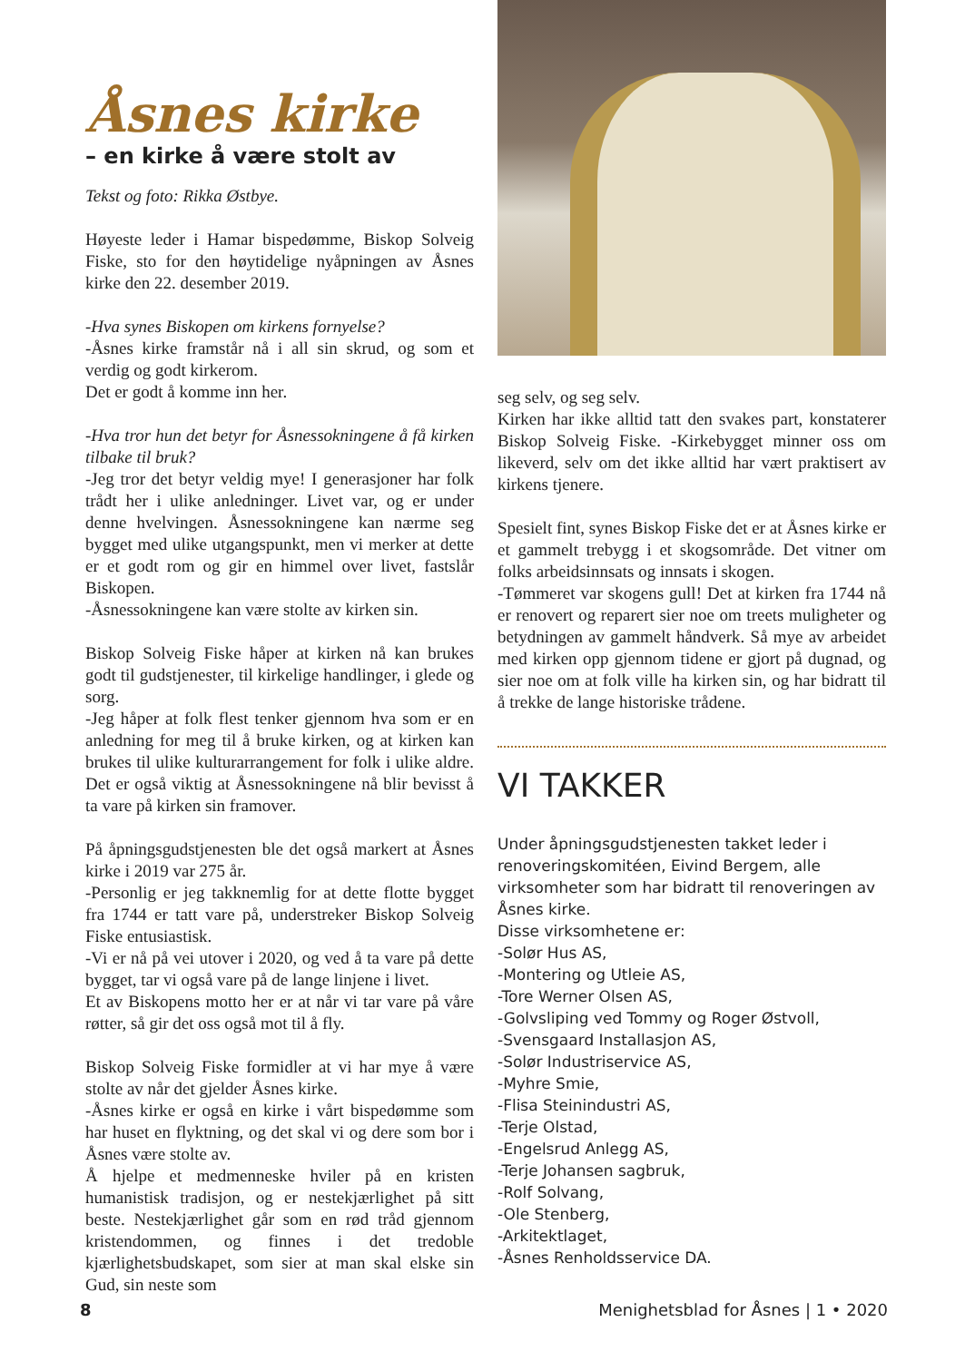Åsnes kirke
– en kirke å være stolt av
Tekst og foto: Rikka Østbye.
Høyeste leder i Hamar bispedømme, Biskop Solveig Fiske, sto for den høytidelige nyåpningen av Åsnes kirke den 22. desember 2019.
-Hva synes Biskopen om kirkens fornyelse?
-Åsnes kirke framstår nå i all sin skrud, og som et verdig og godt kirkerom.
Det er godt å komme inn her.
-Hva tror hun det betyr for Åsnessokningene å få kirken tilbake til bruk?
-Jeg tror det betyr veldig mye! I generasjoner har folk trådt her i ulike anledninger. Livet var, og er under denne hvelvingen. Åsnessokningene kan nærme seg bygget med ulike utgangspunkt, men vi merker at dette er et godt rom og gir en himmel over livet, fastslår Biskopen.
-Åsnessokningene kan være stolte av kirken sin.
Biskop Solveig Fiske håper at kirken nå kan brukes godt til gudstjenester, til kirkelige handlinger, i glede og sorg.
-Jeg håper at folk flest tenker gjennom hva som er en anledning for meg til å bruke kirken, og at kirken kan brukes til ulike kulturarrangement for folk i ulike aldre. Det er også viktig at Åsnessokningene nå blir bevisst å ta vare på kirken sin framover.
På åpningsgudstjenesten ble det også markert at Åsnes kirke i 2019 var 275 år.
-Personlig er jeg takknemlig for at dette flotte bygget fra 1744 er tatt vare på, understreker Biskop Solveig Fiske entusiastisk.
-Vi er nå på vei utover i 2020, og ved å ta vare på dette bygget, tar vi også vare på de lange linjene i livet.
Et av Biskopens motto her er at når vi tar vare på våre røtter, så gir det oss også mot til å fly.
Biskop Solveig Fiske formidler at vi har mye å være stolte av når det gjelder Åsnes kirke.
-Åsnes kirke er også en kirke i vårt bispedømme som har huset en flyktning, og det skal vi og dere som bor i Åsnes være stolte av.
Å hjelpe et medmenneske hviler på en kristen humanistisk tradisjon, og er nestekjærlighet på sitt beste. Nestekjærlighet går som en rød tråd gjennom kristendommen, og finnes i det tredoble kjærlighetsbudskapet, som sier at man skal elske sin Gud, sin neste som
seg selv, og seg selv.
Kirken har ikke alltid tatt den svakes part, konstaterer Biskop Solveig Fiske. -Kirkebygget minner oss om likeverd, selv om det ikke alltid har vært praktisert av kirkens tjenere.
Spesielt fint, synes Biskop Fiske det er at Åsnes kirke er et gammelt trebygg i et skogsområde. Det vitner om folks arbeidsinnsats og innsats i skogen.
-Tømmeret var skogens gull! Det at kirken fra 1744 nå er renovert og reparert sier noe om treets muligheter og betydningen av gammelt håndverk. Så mye av arbeidet med kirken opp gjennom tidene er gjort på dugnad, og sier noe om at folk ville ha kirken sin, og har bidratt til å trekke de lange historiske trådene.
VI TAKKER
Under åpningsgudstjenesten takket leder i renoveringskomitéen, Eivind Bergem, alle virksomheter som har bidratt til renoveringen av Åsnes kirke.
Disse virksomhetene er:
-Solør Hus AS,
-Montering og Utleie AS,
-Tore Werner Olsen AS,
-Golvsliping ved Tommy og Roger Østvoll,
-Svensgaard Installasjon AS,
-Solør Industriservice AS,
-Myhre Smie,
-Flisa Steinindustri AS,
-Terje Olstad,
-Engelsrud Anlegg AS,
-Terje Johansen sagbruk,
-Rolf Solvang,
-Ole Stenberg,
-Arkitektlaget,
-Åsnes Renholdsservice DA.
8 Menighetsblad for Åsnes | 1 • 2020